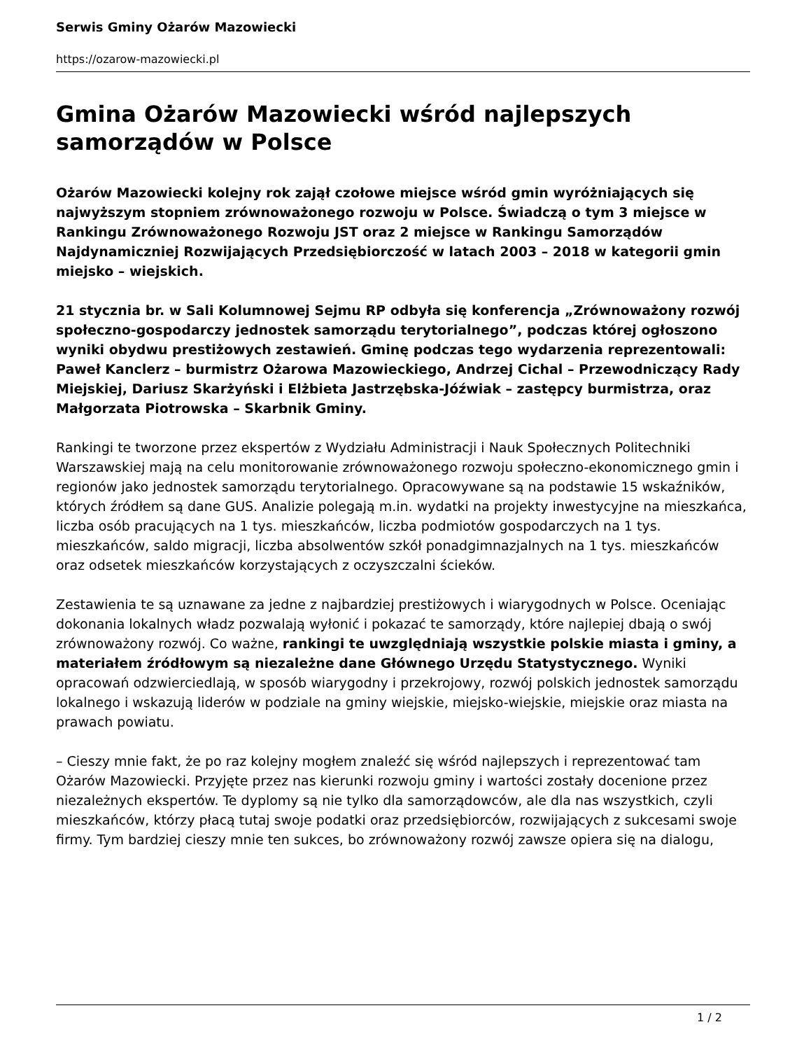Serwis Gminy Ożarów Mazowiecki
https://ozarow-mazowiecki.pl
Gmina Ożarów Mazowiecki wśród najlepszych samorządów w Polsce
Ożarów Mazowiecki kolejny rok zajął czołowe miejsce wśród gmin wyróżniających się najwyższym stopniem zrównoważonego rozwoju w Polsce. Świadczą o tym 3 miejsce w Rankingu Zrównoważonego Rozwoju JST oraz 2 miejsce w Rankingu Samorządów Najdynamiczniej Rozwijających Przedsiębiorczość w latach 2003 – 2018 w kategorii gmin miejsko – wiejskich.
21 stycznia br. w Sali Kolumnowej Sejmu RP odbyła się konferencja „Zrównoważony rozwój społeczno-gospodarczy jednostek samorządu terytorialnego”, podczas której ogłoszono wyniki obydwu prestiżowych zestawień. Gminę podczas tego wydarzenia reprezentowali: Paweł Kanclerz – burmistrz Ożarowa Mazowieckiego, Andrzej Cichal – Przewodniczący Rady Miejskiej, Dariusz Skarżyński i Elżbieta Jastrzębska-Jóźwiak – zastępcy burmistrza, oraz Małgorzata Piotrowska – Skarbnik Gminy.
Rankingi te tworzone przez ekspertów z Wydziału Administracji i Nauk Społecznych Politechniki Warszawskiej mają na celu monitorowanie zrównoważonego rozwoju społeczno-ekonomicznego gmin i regionów jako jednostek samorządu terytorialnego. Opracowywane są na podstawie 15 wskaźników, których źródłem są dane GUS. Analizie polegają m.in. wydatki na projekty inwestycyjne na mieszkańca, liczba osób pracujących na 1 tys. mieszkańców, liczba podmiotów gospodarczych na 1 tys. mieszkańców, saldo migracji, liczba absolwentów szkół ponadgimnazjalnych na 1 tys. mieszkańców oraz odsetek mieszkańców korzystających z oczyszczalni ścieków.
Zestawienia te są uznawane za jedne z najbardziej prestiżowych i wiarygodnych w Polsce. Oceniając dokonania lokalnych władz pozwalają wyłonić i pokazać te samorządy, które najlepiej dbają o swój zrównoważony rozwój. Co ważne, rankingi te uwzględniają wszystkie polskie miasta i gminy, a materiałem źródłowym są niezależne dane Głównego Urzędu Statystycznego. Wyniki opracowań odzwierciedlają, w sposób wiarygodny i przekrojowy, rozwój polskich jednostek samorządu lokalnego i wskazują liderów w podziale na gminy wiejskie, miejsko-wiejskie, miejskie oraz miasta na prawach powiatu.
– Cieszy mnie fakt, że po raz kolejny mogłem znaleźć się wśród najlepszych i reprezentować tam Ożarów Mazowiecki. Przyjęte przez nas kierunki rozwoju gminy i wartości zostały docenione przez niezależnych ekspertów. Te dyplomy są nie tylko dla samorządowców, ale dla nas wszystkich, czyli mieszkańców, którzy płacą tutaj swoje podatki oraz przedsiębiorców, rozwijających z sukcesami swoje firmy. Tym bardziej cieszy mnie ten sukces, bo zrównoważony rozwój zawsze opiera się na dialogu,
1 / 2